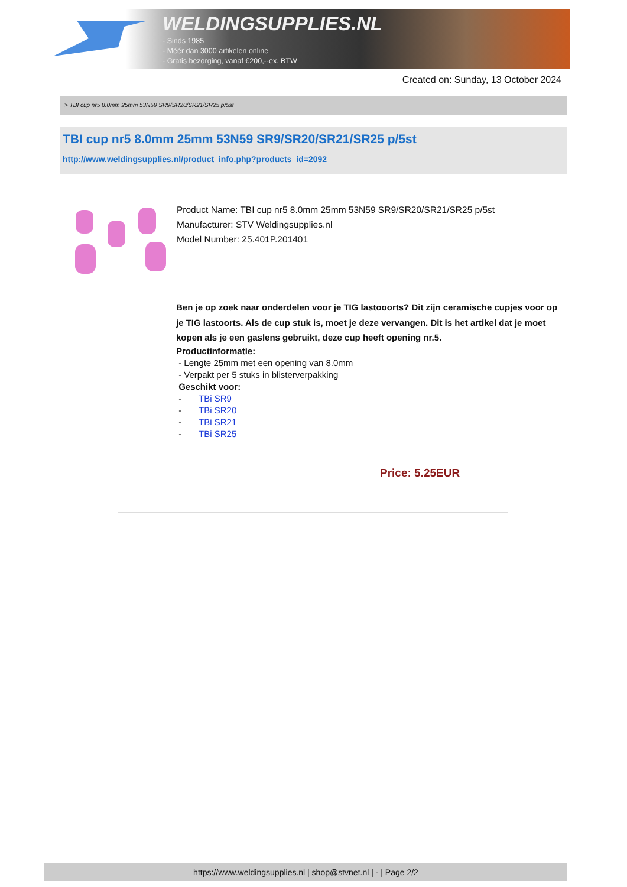WELDINGSUPPLIES.NL
- Sinds 1985
- Méér dan 3000 artikelen online
- Gratis bezorging, vanaf €200,--ex. BTW
Created on: Sunday, 13 October 2024
> TBI cup nr5 8.0mm 25mm 53N59 SR9/SR20/SR21/SR25 p/5st
TBI cup nr5 8.0mm 25mm 53N59 SR9/SR20/SR21/SR25 p/5st
http://www.weldingsupplies.nl/product_info.php?products_id=2092
Product Name: TBI cup nr5 8.0mm 25mm 53N59 SR9/SR20/SR21/SR25 p/5st
Manufacturer: STV Weldingsupplies.nl
Model Number: 25.401P.201401
Ben je op zoek naar onderdelen voor je TIG lastooorts? Dit zijn ceramische cupjes voor op je TIG lastoorts. Als de cup stuk is, moet je deze vervangen. Dit is het artikel dat je moet kopen als je een gaslens gebruikt, deze cup heeft opening nr.5.
Productinformatie:
- Lengte 25mm met een opening van 8.0mm
- Verpakt per 5 stuks in blisterverpakking
Geschikt voor:
- TBi SR9
- TBi SR20
- TBi SR21
- TBi SR25
Price: 5.25EUR
https://www.weldingsupplies.nl | shop@stvnet.nl | - | Page 2/2